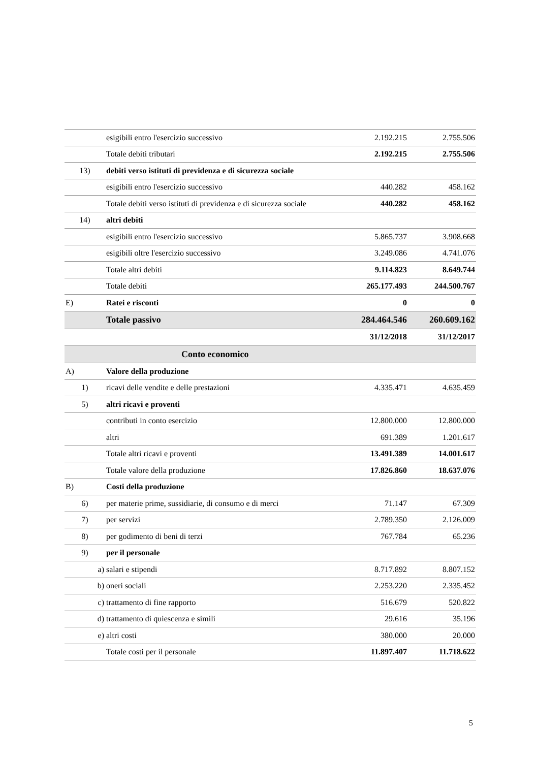| | | esigibili entro l'esercizio successivo | 2.192.215 | 2.755.506 |
| | | Totale debiti tributari | 2.192.215 | 2.755.506 |
| 13) | | debiti verso istituti di previdenza e di sicurezza sociale | | |
| | | esigibili entro l'esercizio successivo | 440.282 | 458.162 |
| | | Totale debiti verso istituti di previdenza e di sicurezza sociale | 440.282 | 458.162 |
| 14) | | altri debiti | | |
| | | esigibili entro l'esercizio successivo | 5.865.737 | 3.908.668 |
| | | esigibili oltre l'esercizio successivo | 3.249.086 | 4.741.076 |
| | | Totale altri debiti | 9.114.823 | 8.649.744 |
| | | Totale debiti | 265.177.493 | 244.500.767 |
| E) | | Ratei e risconti | 0 | 0 |
| | | Totale passivo | 284.464.546 | 260.609.162 |
| | | | 31/12/2018 | 31/12/2017 |
| Conto economico | | | | |
| A) | | Valore della produzione | | |
| 1) | | ricavi delle vendite e delle prestazioni | 4.335.471 | 4.635.459 |
| 5) | | altri ricavi e proventi | | |
| | | contributi in conto esercizio | 12.800.000 | 12.800.000 |
| | | altri | 691.389 | 1.201.617 |
| | | Totale altri ricavi e proventi | 13.491.389 | 14.001.617 |
| | | Totale valore della produzione | 17.826.860 | 18.637.076 |
| B) | | Costi della produzione | | |
| 6) | | per materie prime, sussidiarie, di consumo e di merci | 71.147 | 67.309 |
| 7) | | per servizi | 2.789.350 | 2.126.009 |
| 8) | | per godimento di beni di terzi | 767.784 | 65.236 |
| 9) | | per il personale | | |
| | a) | salari e stipendi | 8.717.892 | 8.807.152 |
| | b) | oneri sociali | 2.253.220 | 2.335.452 |
| | c) | trattamento di fine rapporto | 516.679 | 520.822 |
| | d) | trattamento di quiescenza e simili | 29.616 | 35.196 |
| | e) | altri costi | 380.000 | 20.000 |
| | | Totale costi per il personale | 11.897.407 | 11.718.622 |
5